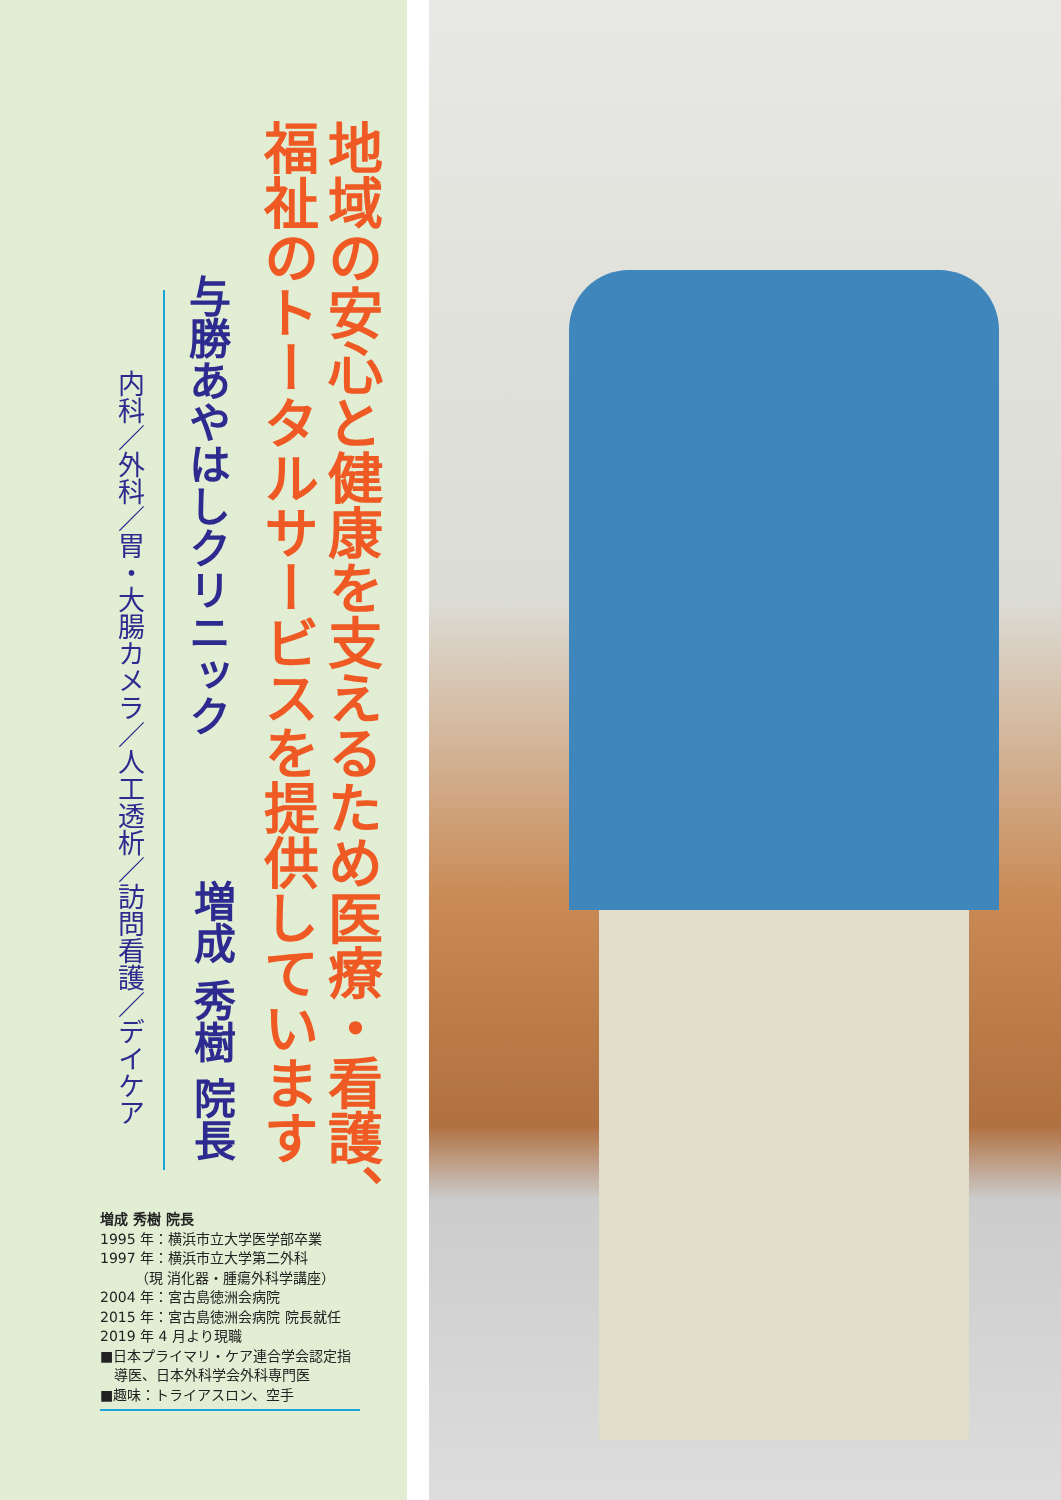地域の安心と健康を支えるため医療・看護、
福祉のトータルサービスを提供しています
与勝あやはしクリニック
増成 秀樹 院長
内科／外科／胃・大腸カメラ／人工透析／訪問看護／デイケア
増成 秀樹 院長
1995 年：横浜市立大学医学部卒業
1997 年：横浜市立大学第二外科
　　　（現 消化器・腫瘍外科学講座）
2004 年：宮古島徳洲会病院
2015 年：宮古島徳洲会病院 院長就任
2019 年 4 月より現職
■日本プライマリ・ケア連合学会認定指
　導医、日本外科学会外科専門医
■趣味：トライアスロン、空手